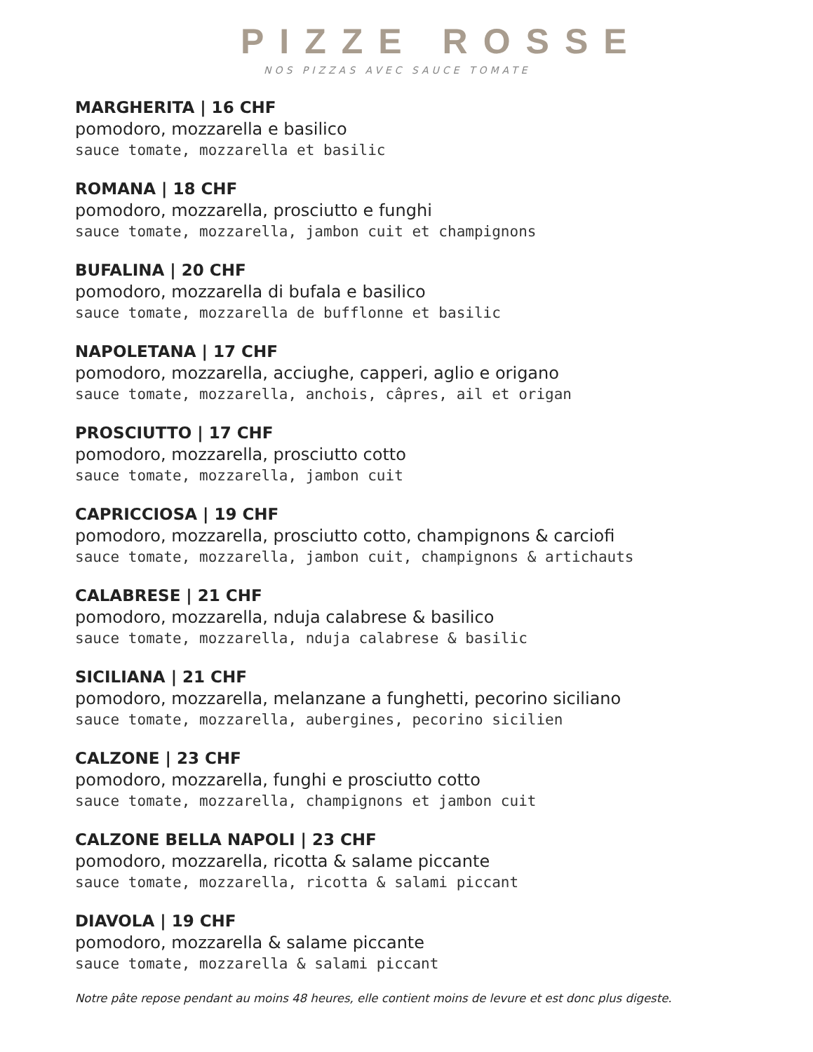PIZZE ROSSE
NOS PIZZAS AVEC SAUCE TOMATE
MARGHERITA | 16 CHF
pomodoro, mozzarella e basilico
sauce tomate, mozzarella et basilic
ROMANA | 18 CHF
pomodoro, mozzarella, prosciutto e funghi
sauce tomate, mozzarella, jambon cuit et champignons
BUFALINA | 20 CHF
pomodoro, mozzarella di bufala e basilico
sauce tomate, mozzarella de bufflonne et basilic
NAPOLETANA | 17 CHF
pomodoro, mozzarella, acciughe, capperi, aglio e origano
sauce tomate, mozzarella, anchois, câpres, ail et origan
PROSCIUTTO | 17 CHF
pomodoro, mozzarella, prosciutto cotto
sauce tomate, mozzarella, jambon cuit
CAPRICCIOSA | 19 CHF
pomodoro, mozzarella, prosciutto cotto, champignons & carciofi
sauce tomate, mozzarella, jambon cuit, champignons & artichauts
CALABRESE | 21 CHF
pomodoro, mozzarella, nduja calabrese & basilico
sauce tomate, mozzarella, nduja calabrese & basilic
SICILIANA | 21 CHF
pomodoro, mozzarella, melanzane a funghetti, pecorino siciliano
sauce tomate, mozzarella, aubergines, pecorino sicilien
CALZONE | 23 CHF
pomodoro, mozzarella, funghi e prosciutto cotto
sauce tomate, mozzarella, champignons et jambon cuit
CALZONE BELLA NAPOLI | 23 CHF
pomodoro, mozzarella, ricotta & salame piccante
sauce tomate, mozzarella, ricotta & salami piccant
DIAVOLA | 19 CHF
pomodoro, mozzarella & salame piccante
sauce tomate, mozzarella & salami piccant
Notre pâte repose pendant au moins 48 heures, elle contient moins de levure et est donc plus digeste.